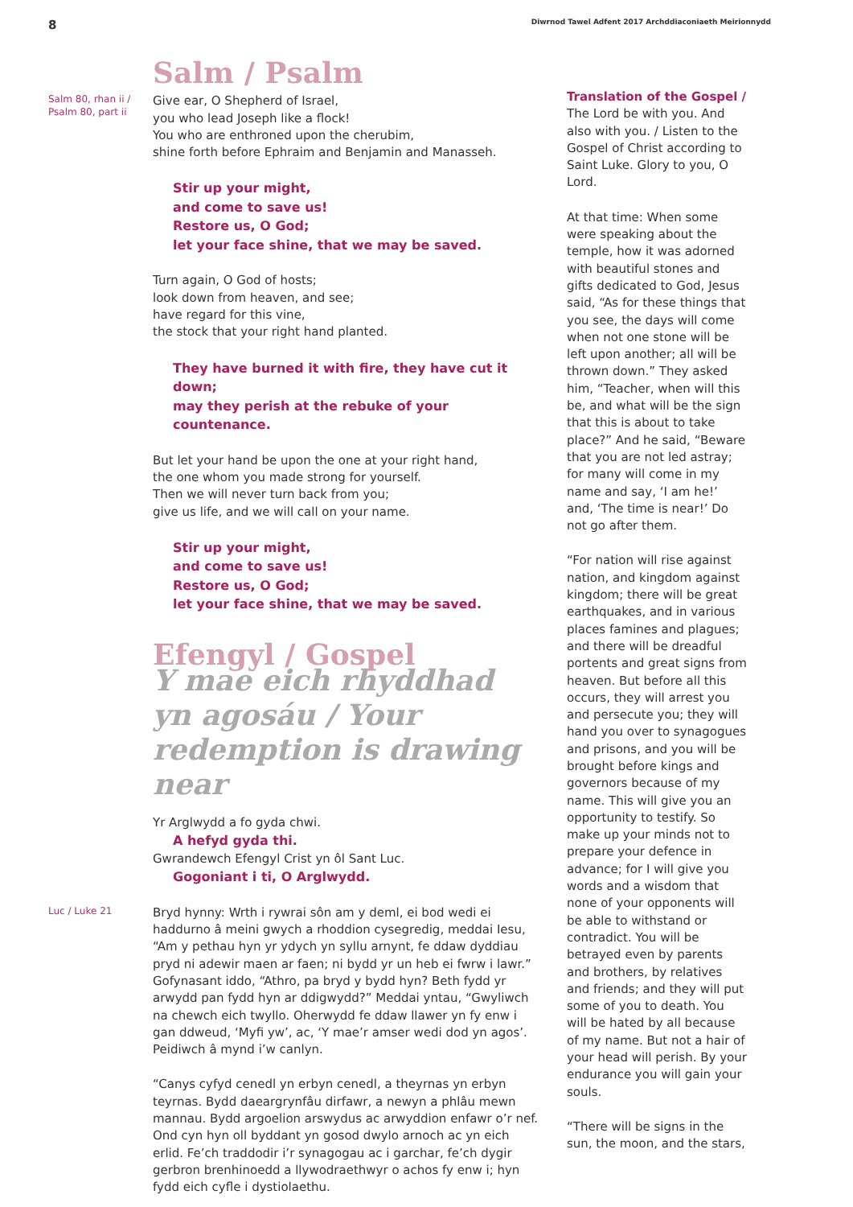8 Diwrnod Tawel Adfent 2017 Archddiaconiaeth Meirionnydd
Salm / Psalm
Salm 80, rhan ii / Psalm 80, part ii
Give ear, O Shepherd of Israel,
you who lead Joseph like a flock!
You who are enthroned upon the cherubim,
shine forth before Ephraim and Benjamin and Manasseh.
Stir up your might,
and come to save us!
Restore us, O God;
let your face shine, that we may be saved.
Turn again, O God of hosts;
look down from heaven, and see;
have regard for this vine,
the stock that your right hand planted.
They have burned it with fire, they have cut it down;
may they perish at the rebuke of your countenance.
But let your hand be upon the one at your right hand,
the one whom you made strong for yourself.
Then we will never turn back from you;
give us life, and we will call on your name.
Stir up your might,
and come to save us!
Restore us, O God;
let your face shine, that we may be saved.
Efengyl / Gospel
Y mae eich rhyddhad yn agosáu / Your redemption is drawing near
Yr Arglwydd a fo gyda chwi.
A hefyd gyda thi.
Gwrandewch Efengyl Crist yn ôl Sant Luc.
Gogoniant i ti, O Arglwydd.
Luc / Luke 21
Bryd hynny: Wrth i rywrai sôn am y deml, ei bod wedi ei haddurno â meini gwych a rhoddion cysegredig, meddai Iesu, “Am y pethau hyn yr ydych yn syllu arnynt, fe ddaw dyddiau pryd ni adewir maen ar faen; ni bydd yr un heb ei fwrw i lawr.” Gofynasant iddo, “Athro, pa bryd y bydd hyn? Beth fydd yr arwydd pan fydd hyn ar ddigwydd?” Meddai yntau, “Gwyliwch na chewch eich twyllo. Oherwydd fe ddaw llawer yn fy enw i gan ddweud, ‘Myfi yw’, ac, ‘Y mae’r amser wedi dod yn agos’. Peidiwch â mynd i’w canlyn.
“Canys cyfyd cenedl yn erbyn cenedl, a theyrnas yn erbyn teyrnas. Bydd daeargrynfâu dirfawr, a newyn a phlâu mewn mannau. Bydd argoelion arswydus ac arwyddion enfawr o’r nef. Ond cyn hyn oll byddant yn gosod dwylo arnoch ac yn eich erlid. Fe’ch traddodir i’r synagogau ac i garchar, fe’ch dygir gerbron brenhinoedd a llywodraethwyr o achos fy enw i; hyn fydd eich cyfle i dystiolaethu.
Translation of the Gospel / The Lord be with you. And also with you. / Listen to the Gospel of Christ according to Saint Luke. Glory to you, O Lord.
At that time: When some were speaking about the temple, how it was adorned with beautiful stones and gifts dedicated to God, Jesus said, “As for these things that you see, the days will come when not one stone will be left upon another; all will be thrown down.” They asked him, “Teacher, when will this be, and what will be the sign that this is about to take place?” And he said, “Beware that you are not led astray; for many will come in my name and say, ‘I am he!’ and, ‘The time is near!’ Do not go after them.
“For nation will rise against nation, and kingdom against kingdom; there will be great earthquakes, and in various places famines and plagues; and there will be dreadful portents and great signs from heaven. But before all this occurs, they will arrest you and persecute you; they will hand you over to synagogues and prisons, and you will be brought before kings and governors because of my name. This will give you an opportunity to testify. So make up your minds not to prepare your defence in advance; for I will give you words and a wisdom that none of your opponents will be able to withstand or contradict. You will be betrayed even by parents and brothers, by relatives and friends; and they will put some of you to death. You will be hated by all because of my name. But not a hair of your head will perish. By your endurance you will gain your souls.
“There will be signs in the sun, the moon, and the stars,